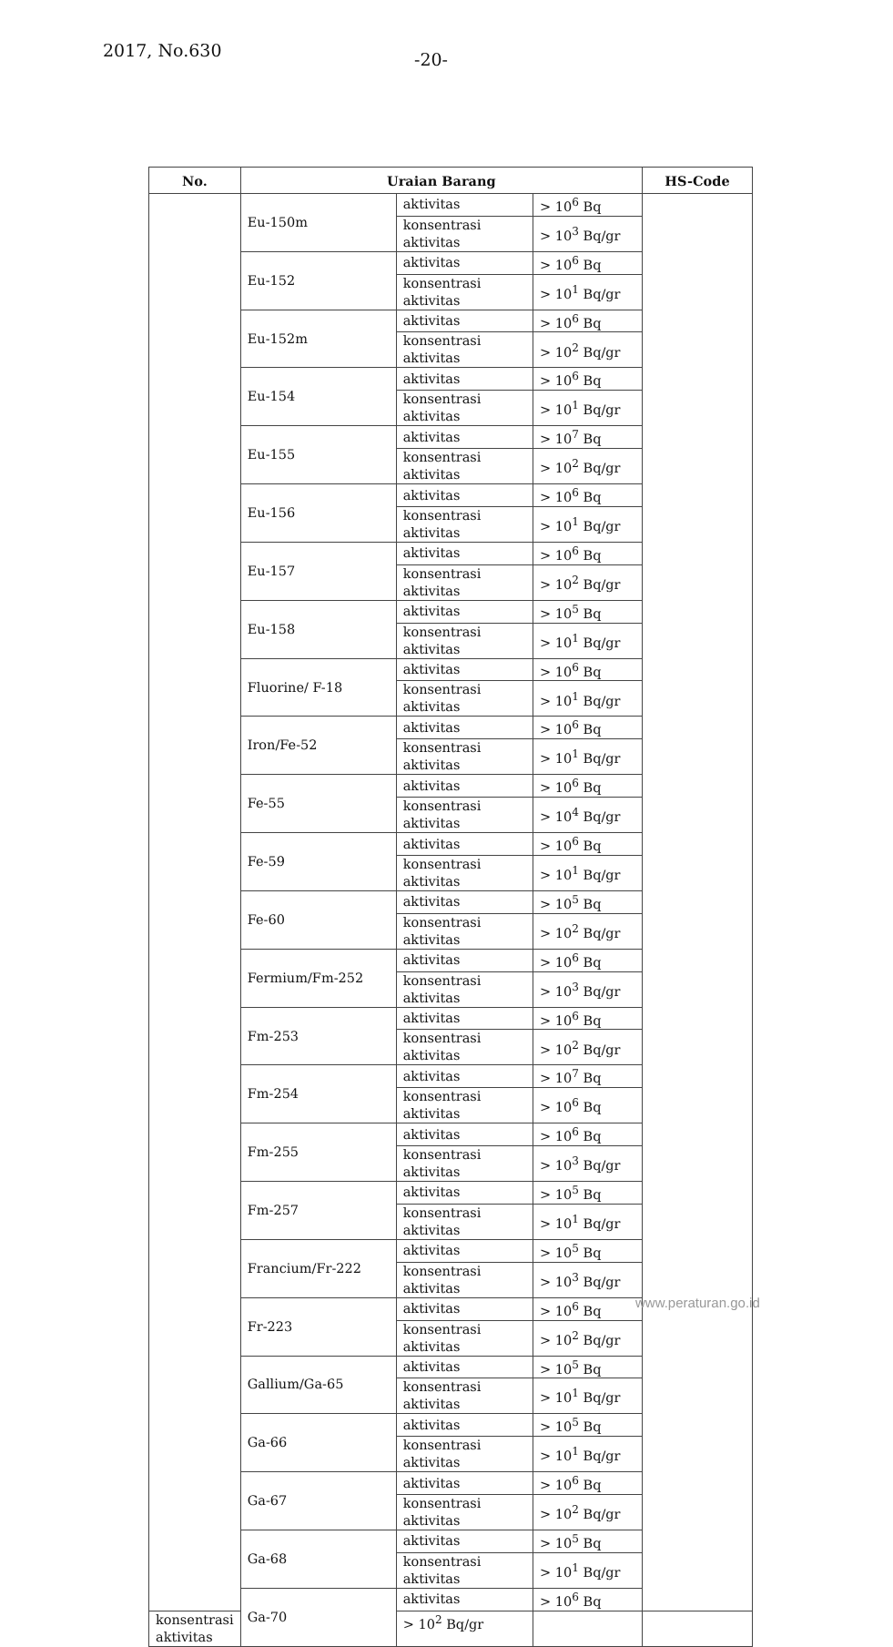2017, No.630 -20-
| No. | Uraian Barang | | | HS-Code |
| --- | --- | --- | --- | --- |
| | Eu-150m | aktivitas | > 10<sup>6</sup> Bq | |
| | | konsentrasi aktivitas | > 10<sup>3</sup> Bq/gr | |
| | Eu-152 | aktivitas | > 10<sup>6</sup> Bq | |
| | | konsentrasi aktivitas | > 10<sup>1</sup> Bq/gr | |
| | Eu-152m | aktivitas | > 10<sup>6</sup> Bq | |
| | | konsentrasi aktivitas | > 10<sup>2</sup> Bq/gr | |
| | Eu-154 | aktivitas | > 10<sup>6</sup> Bq | |
| | | konsentrasi aktivitas | > 10<sup>1</sup> Bq/gr | |
| | Eu-155 | aktivitas | > 10<sup>7</sup> Bq | |
| | | konsentrasi aktivitas | > 10<sup>2</sup> Bq/gr | |
| | Eu-156 | aktivitas | > 10<sup>6</sup> Bq | |
| | | konsentrasi aktivitas | > 10<sup>1</sup> Bq/gr | |
| | Eu-157 | aktivitas | > 10<sup>6</sup> Bq | |
| | | konsentrasi aktivitas | > 10<sup>2</sup> Bq/gr | |
| | Eu-158 | aktivitas | > 10<sup>5</sup> Bq | |
| | | konsentrasi aktivitas | > 10<sup>1</sup> Bq/gr | |
| | Fluorine/ F-18 | aktivitas | > 10<sup>6</sup> Bq | |
| | | konsentrasi aktivitas | > 10<sup>1</sup> Bq/gr | |
| | Iron/Fe-52 | aktivitas | > 10<sup>6</sup> Bq | |
| | | konsentrasi aktivitas | > 10<sup>1</sup> Bq/gr | |
| | Fe-55 | aktivitas | > 10<sup>6</sup> Bq | |
| | | konsentrasi aktivitas | > 10<sup>4</sup> Bq/gr | |
| | Fe-59 | aktivitas | > 10<sup>6</sup> Bq | |
| | | konsentrasi aktivitas | > 10<sup>1</sup> Bq/gr | |
| | Fe-60 | aktivitas | > 10<sup>5</sup> Bq | |
| | | konsentrasi aktivitas | > 10<sup>2</sup> Bq/gr | |
| | Fermium/Fm-252 | aktivitas | > 10<sup>6</sup> Bq | |
| | | konsentrasi aktivitas | > 10<sup>3</sup> Bq/gr | |
| | Fm-253 | aktivitas | > 10<sup>6</sup> Bq | |
| | | konsentrasi aktivitas | > 10<sup>2</sup> Bq/gr | |
| | Fm-254 | aktivitas | > 10<sup>7</sup> Bq | |
| | | konsentrasi aktivitas | > 10<sup>6</sup> Bq | |
| | Fm-255 | aktivitas | > 10<sup>6</sup> Bq | |
| | | konsentrasi aktivitas | > 10<sup>3</sup> Bq/gr | |
| | Fm-257 | aktivitas | > 10<sup>5</sup> Bq | |
| | | konsentrasi aktivitas | > 10<sup>1</sup> Bq/gr | |
| | Francium/Fr-222 | aktivitas | > 10<sup>5</sup> Bq | |
| | | konsentrasi aktivitas | > 10<sup>3</sup> Bq/gr | |
| | Fr-223 | aktivitas | > 10<sup>6</sup> Bq | |
| | | konsentrasi aktivitas | > 10<sup>2</sup> Bq/gr | |
| | Gallium/Ga-65 | aktivitas | > 10<sup>5</sup> Bq | |
| | | konsentrasi aktivitas | > 10<sup>1</sup> Bq/gr | |
| | Ga-66 | aktivitas | > 10<sup>5</sup> Bq | |
| | | konsentrasi aktivitas | > 10<sup>1</sup> Bq/gr | |
| | Ga-67 | aktivitas | > 10<sup>6</sup> Bq | |
| | | konsentrasi aktivitas | > 10<sup>2</sup> Bq/gr | |
| | Ga-68 | aktivitas | > 10<sup>5</sup> Bq | |
| | | konsentrasi aktivitas | > 10<sup>1</sup> Bq/gr | |
| | Ga-70 | aktivitas | > 10<sup>6</sup> Bq | |
| konsentrasi aktivitas | | > 10<sup>2</sup> Bq/gr | | |
www.peraturan.go.id